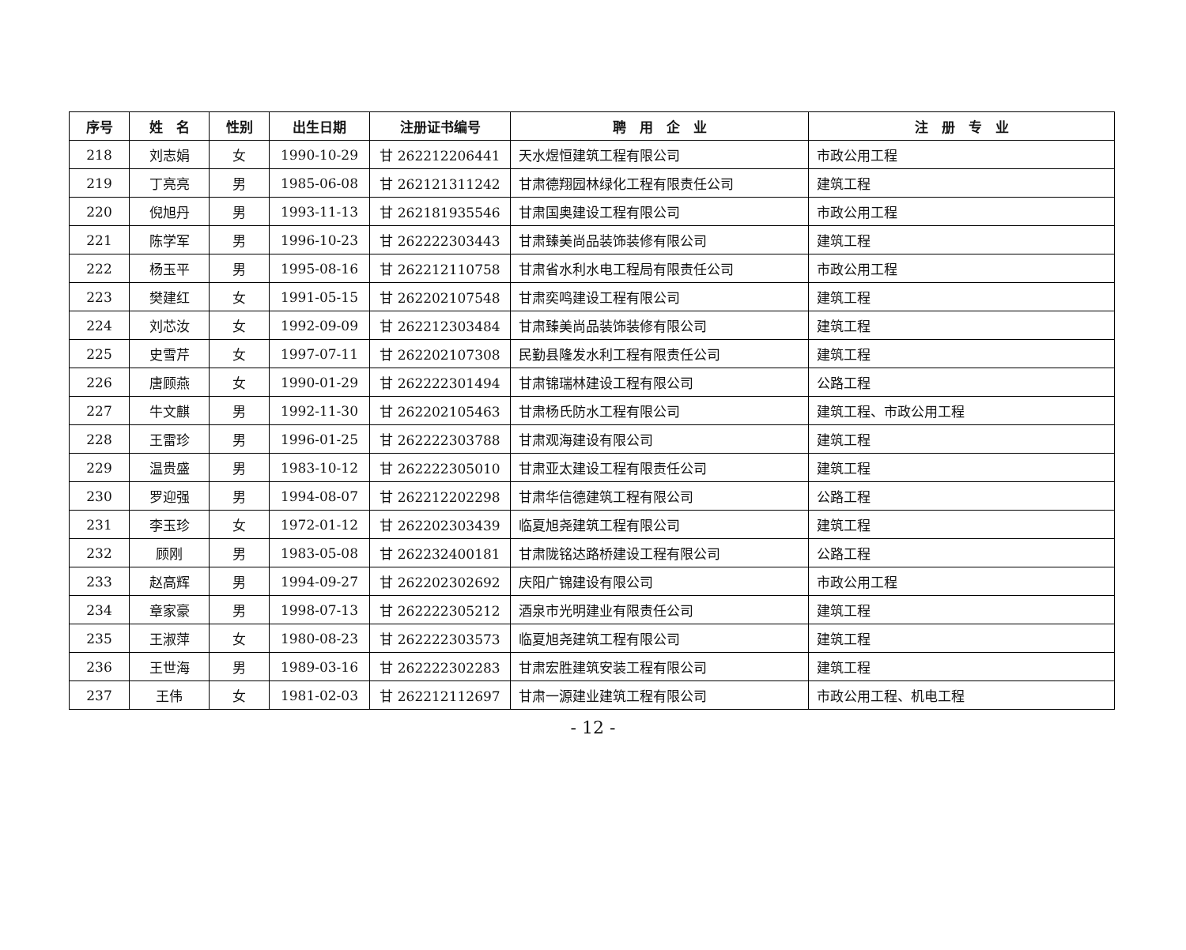| 序号 | 姓 名 | 性别 | 出生日期 | 注册证书编号 | 聘 用 企 业 | 注 册 专 业 |
| --- | --- | --- | --- | --- | --- | --- |
| 218 | 刘志娟 | 女 | 1990-10-29 | 甘 262212206441 | 天水煜恒建筑工程有限公司 | 市政公用工程 |
| 219 | 丁亮亮 | 男 | 1985-06-08 | 甘 262121311242 | 甘肃德翔园林绿化工程有限责任公司 | 建筑工程 |
| 220 | 倪旭丹 | 男 | 1993-11-13 | 甘 262181935546 | 甘肃国奥建设工程有限公司 | 市政公用工程 |
| 221 | 陈学军 | 男 | 1996-10-23 | 甘 262222303443 | 甘肃臻美尚品装饰装修有限公司 | 建筑工程 |
| 222 | 杨玉平 | 男 | 1995-08-16 | 甘 262212110758 | 甘肃省水利水电工程局有限责任公司 | 市政公用工程 |
| 223 | 樊建红 | 女 | 1991-05-15 | 甘 262202107548 | 甘肃奕鸣建设工程有限公司 | 建筑工程 |
| 224 | 刘芯汝 | 女 | 1992-09-09 | 甘 262212303484 | 甘肃臻美尚品装饰装修有限公司 | 建筑工程 |
| 225 | 史雪芹 | 女 | 1997-07-11 | 甘 262202107308 | 民勤县隆发水利工程有限责任公司 | 建筑工程 |
| 226 | 唐顾燕 | 女 | 1990-01-29 | 甘 262222301494 | 甘肃锦瑞林建设工程有限公司 | 公路工程 |
| 227 | 牛文麒 | 男 | 1992-11-30 | 甘 262202105463 | 甘肃杨氏防水工程有限公司 | 建筑工程、市政公用工程 |
| 228 | 王雷珍 | 男 | 1996-01-25 | 甘 262222303788 | 甘肃观海建设有限公司 | 建筑工程 |
| 229 | 温贵盛 | 男 | 1983-10-12 | 甘 262222305010 | 甘肃亚太建设工程有限责任公司 | 建筑工程 |
| 230 | 罗迎强 | 男 | 1994-08-07 | 甘 262212202298 | 甘肃华信德建筑工程有限公司 | 公路工程 |
| 231 | 李玉珍 | 女 | 1972-01-12 | 甘 262202303439 | 临夏旭尧建筑工程有限公司 | 建筑工程 |
| 232 | 顾刚 | 男 | 1983-05-08 | 甘 262232400181 | 甘肃陇铭达路桥建设工程有限公司 | 公路工程 |
| 233 | 赵高辉 | 男 | 1994-09-27 | 甘 262202302692 | 庆阳广锦建设有限公司 | 市政公用工程 |
| 234 | 章家豪 | 男 | 1998-07-13 | 甘 262222305212 | 酒泉市光明建业有限责任公司 | 建筑工程 |
| 235 | 王淑萍 | 女 | 1980-08-23 | 甘 262222303573 | 临夏旭尧建筑工程有限公司 | 建筑工程 |
| 236 | 王世海 | 男 | 1989-03-16 | 甘 262222302283 | 甘肃宏胜建筑安装工程有限公司 | 建筑工程 |
| 237 | 王伟 | 女 | 1981-02-03 | 甘 262212112697 | 甘肃一源建业建筑工程有限公司 | 市政公用工程、机电工程 |
- 12 -